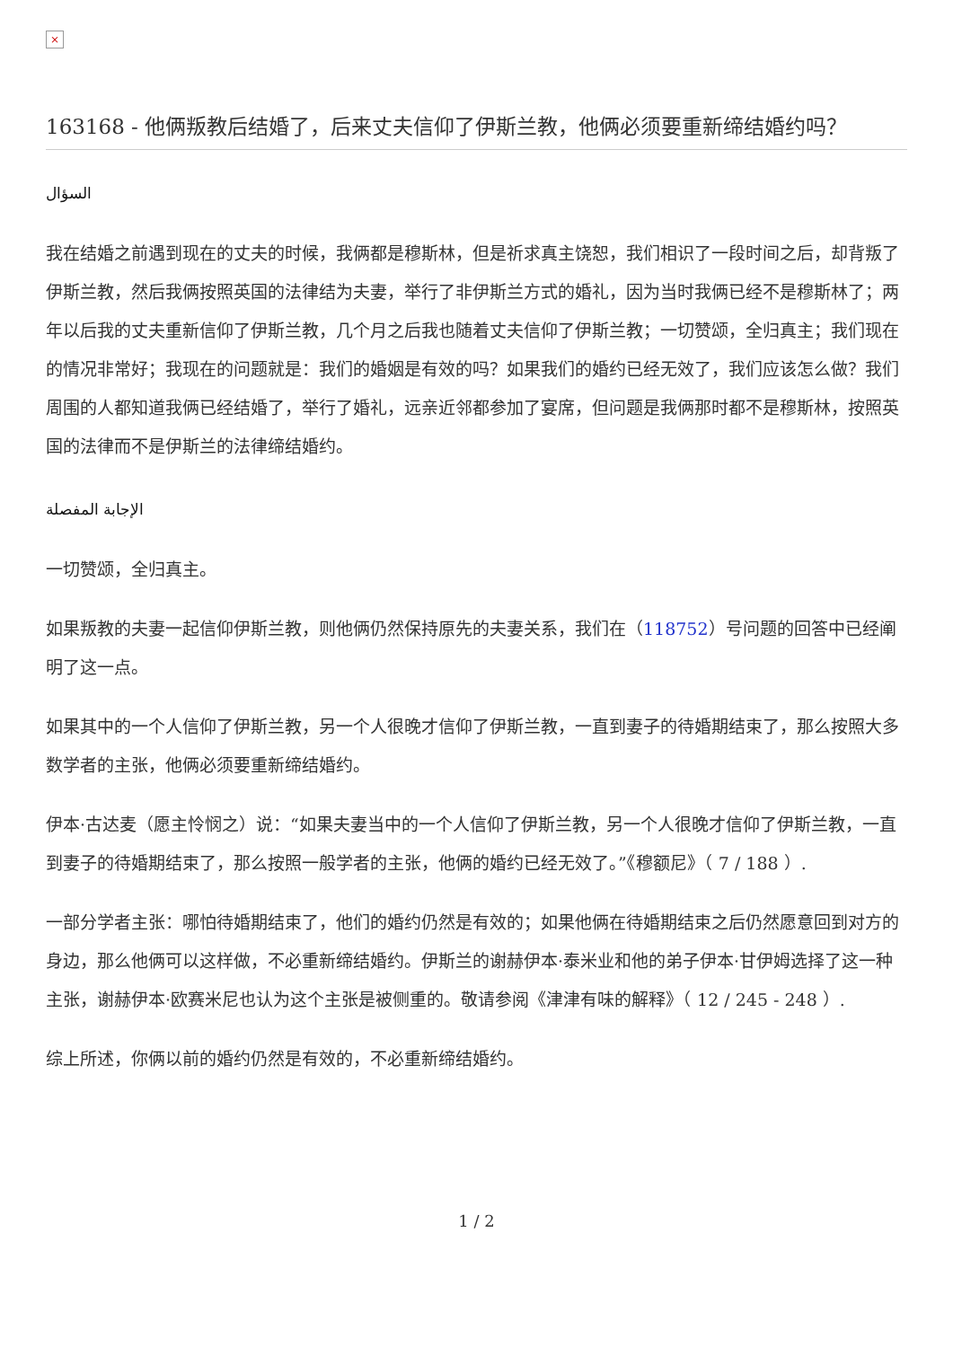×
163168 - 他俩叛教后结婚了，后来丈夫信仰了伊斯兰教，他俩必须要重新缔结婚约吗？
السؤال
我在结婚之前遇到现在的丈夫的时候，我俩都是穆斯林，但是祈求真主饶恕，我们相识了一段时间之后，却背叛了伊斯兰教，然后我俩按照英国的法律结为夫妻，举行了非伊斯兰方式的婚礼，因为当时我俩已经不是穆斯林了；两年以后我的丈夫重新信仰了伊斯兰教，几个月之后我也随着丈夫信仰了伊斯兰教；一切赞颂，全归真主；我们现在的情况非常好；我现在的问题就是：我们的婚姻是有效的吗？如果我们的婚约已经无效了，我们应该怎么做？我们周围的人都知道我俩已经结婚了，举行了婚礼，远亲近邻都参加了宴席，但问题是我俩那时都不是穆斯林，按照英国的法律而不是伊斯兰的法律缔结婚约。
الإجابة المفصلة
一切赞颂，全归真主。
如果叛教的夫妻一起信仰伊斯兰教，则他俩仍然保持原先的夫妻关系，我们在（118752）号问题的回答中已经阐明了这一点。
如果其中的一个人信仰了伊斯兰教，另一个人很晚才信仰了伊斯兰教，一直到妻子的待婚期结束了，那么按照大多数学者的主张，他俩必须要重新缔结婚约。
伊本·古达麦（愿主怜悯之）说：“如果夫妻当中的一个人信仰了伊斯兰教，另一个人很晚才信仰了伊斯兰教，一直到妻子的待婚期结束了，那么按照一般学者的主张，他俩的婚约已经无效了。”《穆额尼》（ 7 / 188 ）.
一部分学者主张：哪怕待婚期结束了，他们的婚约仍然是有效的；如果他俩在待婚期结束之后仍然愿意回到对方的身边，那么他俩可以这样做，不必重新缔结婚约。伊斯兰的谢赫伊本·泰米业和他的弟子伊本·甘伊姆选择了这一种主张，谢赫伊本·欧赛米尼也认为这个主张是被侧重的。敬请参阅《津津有味的解释》（ 12 / 245 - 248 ）.
综上所述，你俩以前的婚约仍然是有效的，不必重新缔结婚约。
1 / 2